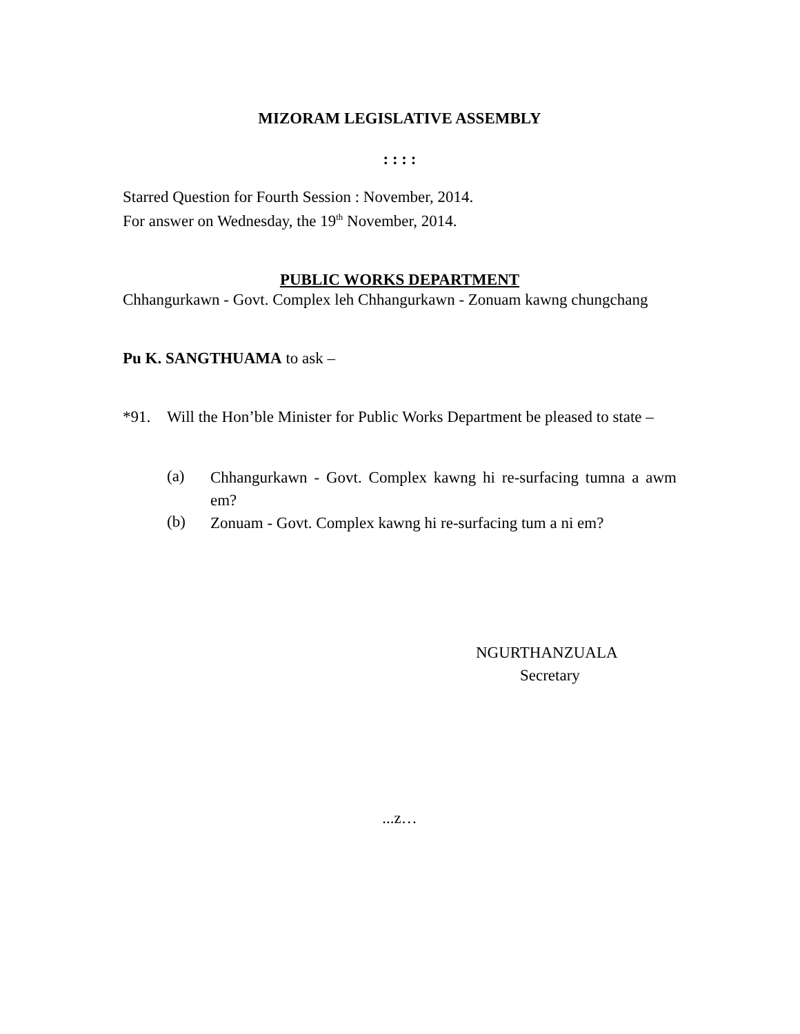MIZORAM LEGISLATIVE ASSEMBLY
: : : :
Starred Question for Fourth Session : November, 2014.
For answer on Wednesday, the 19<sup>th</sup> November, 2014.
PUBLIC WORKS DEPARTMENT
Chhangurkawn - Govt. Complex leh Chhangurkawn - Zonuam kawng chungchang
Pu K. SANGTHUAMA to ask –
*91. Will the Hon’ble Minister for Public Works Department be pleased to state –
(a)
Chhangurkawn - Govt. Complex kawng hi re-surfacing tumna a awm em?
(b)
Zonuam - Govt. Complex kawng hi re-surfacing tum a ni em?
NGURTHANZUALA
Secretary
...z…